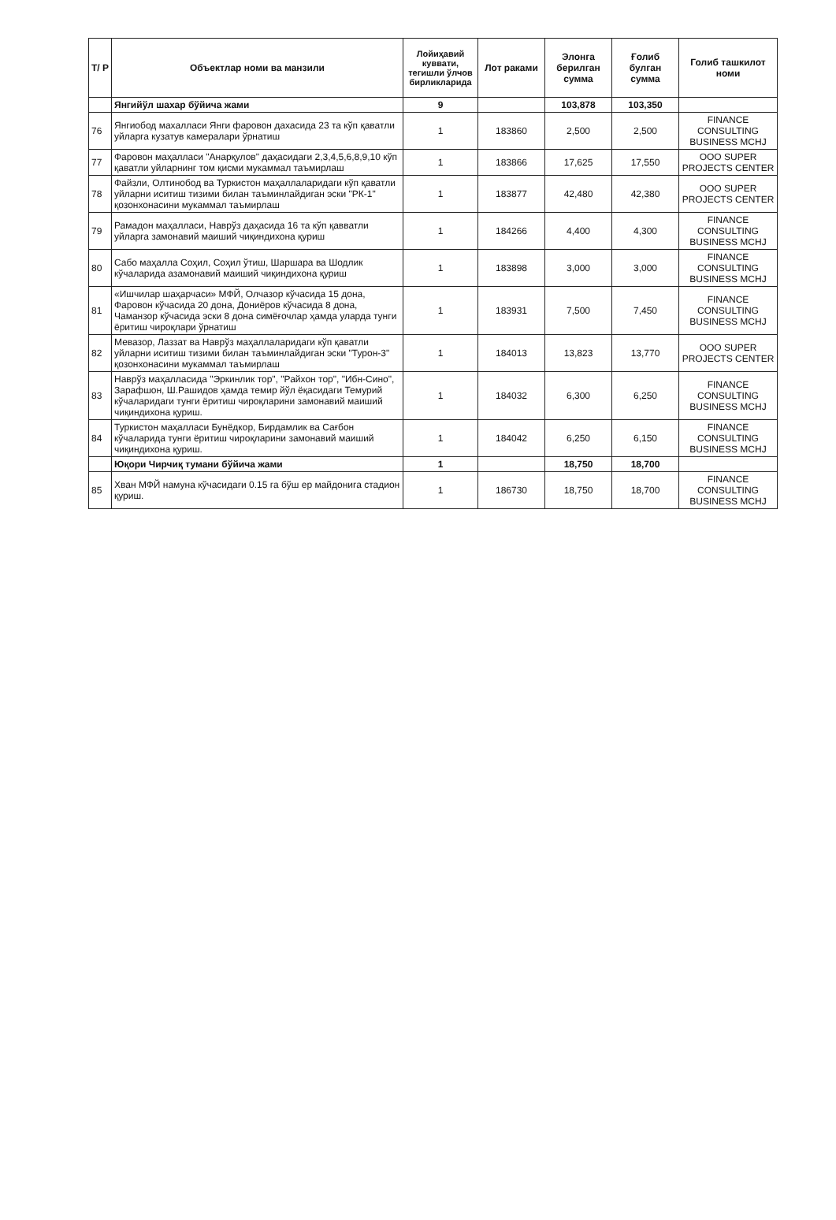| Т/ Р | Объектлар номи ва манзили | Лойиҳавий куввати, тегишли ўлчов бирликларида | Лот раками | Элонга берилган сумма | Ғолиб булган сумма | Голиб ташкилот номи |
| --- | --- | --- | --- | --- | --- | --- |
| | Янгийўл шахар бўйича жами | 9 | | 103,878 | 103,350 | |
| 76 | Янгиобод махалласи Янги фаровон дахасида 23 та кўп қаватли уйларга кузатув камералари ўрнатиш | 1 | 183860 | 2,500 | 2,500 | FINANCE CONSULTING BUSINESS MCHJ |
| 77 | Фаровон маҳалласи "Анарқулов" даҳасидаги 2,3,4,5,6,8,9,10 кўп қаватли уйларнинг том қисми мукаммал таъмирлаш | 1 | 183866 | 17,625 | 17,550 | OOO SUPER PROJECTS CENTER |
| 78 | Файзли, Олтинобод ва Туркистон маҳаллаларидаги кўп қаватли уйларни иситиш тизими билан таъминлайдиган эски "РК-1" қозонхонасини мукаммал таъмирлаш | 1 | 183877 | 42,480 | 42,380 | OOO SUPER PROJECTS CENTER |
| 79 | Рамадон маҳалласи, Наврўз даҳасида 16 та кўп қавватли уйларга замонавий маиший чиқиндихона қуриш | 1 | 184266 | 4,400 | 4,300 | FINANCE CONSULTING BUSINESS MCHJ |
| 80 | Сабо маҳалла Соҳил, Соҳил ўтиш, Шаршара ва Шодлик кўчаларида азамонавий маиший чиқиндихона қуриш | 1 | 183898 | 3,000 | 3,000 | FINANCE CONSULTING BUSINESS MCHJ |
| 81 | «Ишчилар шаҳарчаси» МФЙ, Олчазор кўчасида 15 дона, Фаровон кўчасида 20 дона, Дониёров кўчасида 8 дона, Чаманзор кўчасида эски 8 дона симёғочлар ҳамда уларда тунги ёритиш чироқлари ўрнатиш | 1 | 183931 | 7,500 | 7,450 | FINANCE CONSULTING BUSINESS MCHJ |
| 82 | Мевазор, Лаззат ва Наврўз маҳаллаларидаги кўп қаватли уйларни иситиш тизими билан таъминлайдиган эски "Турон-3" қозонхонасини мукаммал таъмирлаш | 1 | 184013 | 13,823 | 13,770 | OOO SUPER PROJECTS CENTER |
| 83 | Наврўз маҳалласида "Эркинлик тор", "Райхон тор", "Ибн-Сино", Зарафшон, Ш.Рашидов ҳамда темир йўл ёқасидаги Темурий кўчаларидаги тунги ёритиш чироқларини замонавий маиший чиқиндихона қуриш. | 1 | 184032 | 6,300 | 6,250 | FINANCE CONSULTING BUSINESS MCHJ |
| 84 | Туркистон маҳалласи Бунёдкор, Бирдамлик ва Сағбон кўчаларида тунги ёритиш чироқларини замонавий маиший чиқиндихона қуриш. | 1 | 184042 | 6,250 | 6,150 | FINANCE CONSULTING BUSINESS MCHJ |
| | Юқори Чирчиқ тумани бўйича жами | 1 | | 18,750 | 18,700 | |
| 85 | Хван МФЙ намуна кўчасидаги 0.15 га бўш ер майдонига стадион қуриш. | 1 | 186730 | 18,750 | 18,700 | FINANCE CONSULTING BUSINESS MCHJ |